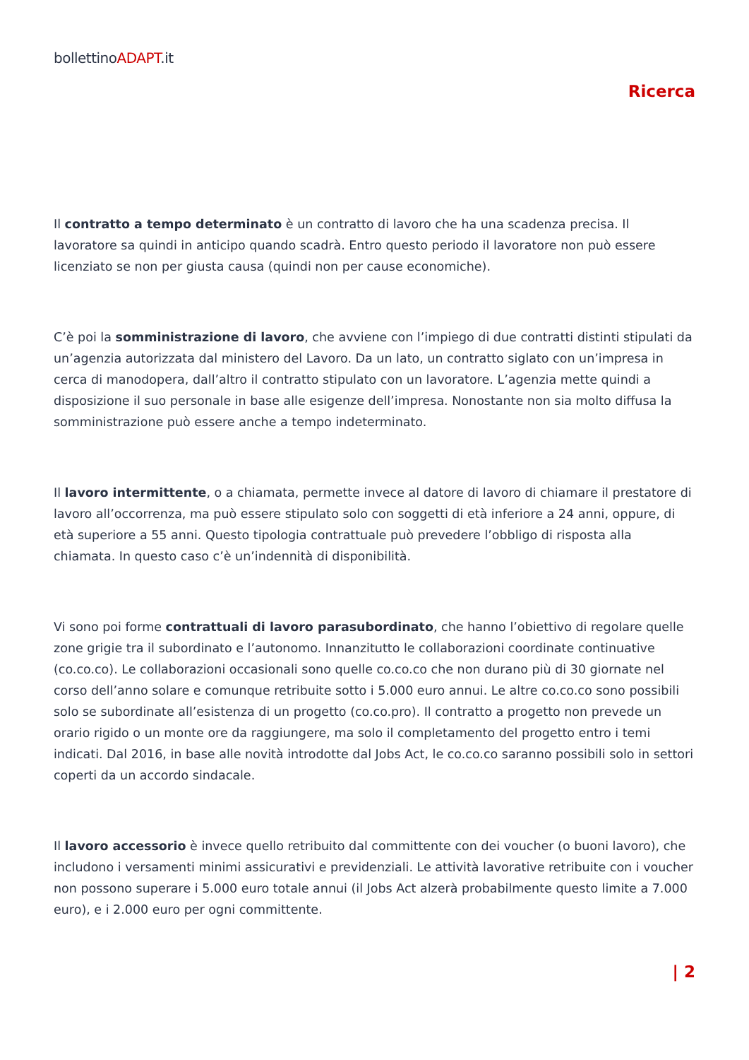bollettinoADAPT.it
Ricerca
Il contratto a tempo determinato è un contratto di lavoro che ha una scadenza precisa. Il lavoratore sa quindi in anticipo quando scadrà. Entro questo periodo il lavoratore non può essere licenziato se non per giusta causa (quindi non per cause economiche).
C’è poi la somministrazione di lavoro, che avviene con l’impiego di due contratti distinti stipulati da un’agenzia autorizzata dal ministero del Lavoro. Da un lato, un contratto siglato con un’impresa in cerca di manodopera, dall’altro il contratto stipulato con un lavoratore. L’agenzia mette quindi a disposizione il suo personale in base alle esigenze dell’impresa. Nonostante non sia molto diffusa la somministrazione può essere anche a tempo indeterminato.
Il lavoro intermittente, o a chiamata, permette invece al datore di lavoro di chiamare il prestatore di lavoro all’occorrenza, ma può essere stipulato solo con soggetti di età inferiore a 24 anni, oppure, di età superiore a 55 anni. Questo tipologia contrattuale può prevedere l’obbligo di risposta alla chiamata. In questo caso c’è un’indennità di disponibilità.
Vi sono poi forme contrattuali di lavoro parasubordinato, che hanno l’obiettivo di regolare quelle zone grigie tra il subordinato e l’autonomo. Innanzitutto le collaborazioni coordinate continuative (co.co.co). Le collaborazioni occasionali sono quelle co.co.co che non durano più di 30 giornate nel corso dell’anno solare e comunque retribuite sotto i 5.000 euro annui. Le altre co.co.co sono possibili solo se subordinate all’esistenza di un progetto (co.co.pro). Il contratto a progetto non prevede un orario rigido o un monte ore da raggiungere, ma solo il completamento del progetto entro i temi indicati. Dal 2016, in base alle novità introdotte dal Jobs Act, le co.co.co saranno possibili solo in settori coperti da un accordo sindacale.
Il lavoro accessorio è invece quello retribuito dal committente con dei voucher (o buoni lavoro), che includono i versamenti minimi assicurativi e previdenziali. Le attività lavorative retribuite con i voucher non possono superare i 5.000 euro totale annui (il Jobs Act alzerà probabilmente questo limite a 7.000 euro), e i 2.000 euro per ogni committente.
| 2